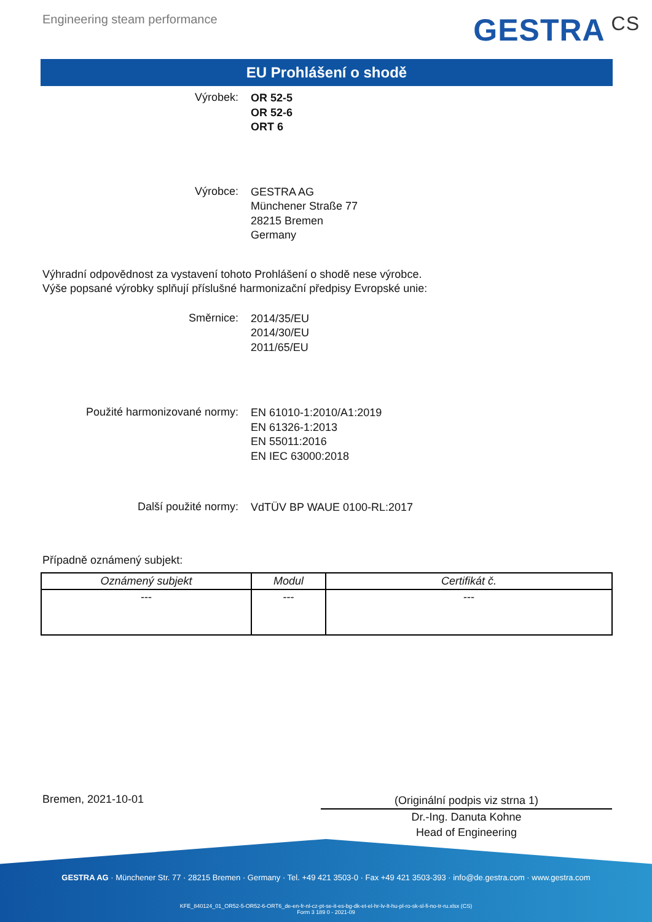Engineering steam performance
GESTRA CS
EU Prohlášení o shodě
Výrobek:
OR 52-5
OR 52-6
ORT 6
Výrobce:
GESTRA AG
Münchener Straße 77
28215 Bremen
Germany
Výhradní odpovědnost za vystavení tohoto Prohlášení o shodě nese výrobce.
Výše popsané výrobky splňují příslušné harmonizační předpisy Evropské unie:
Směrnice:
2014/35/EU
2014/30/EU
2011/65/EU
Použité harmonizované normy:
EN 61010-1:2010/A1:2019
EN 61326-1:2013
EN 55011:2016
EN IEC 63000:2018
Další použité normy:
VdTÜV BP WAUE 0100-RL:2017
Případně oznámený subjekt:
| Oznámený subjekt | Modul | Certifikát č. |
| --- | --- | --- |
| --- | --- | --- |
Bremen, 2021-10-01
(Originální podpis viz strna 1)
Dr.-Ing. Danuta Kohne
Head of Engineering
GESTRA AG · Münchener Str. 77 · 28215 Bremen · Germany · Tel. +49 421 3503-0 · Fax +49 421 3503-393 · info@de.gestra.com · www.gestra.com
KFE_840124_01_OR52-5-OR52-6-ORT6_de-en-fr-nl-cz-pt-se-it-es-bg-dk-et-el-hr-lv-lt-hu-pl-ro-sk-sl-fi-no-tr-ru.xlsx (CS)
Form 3 189 0 - 2021-09